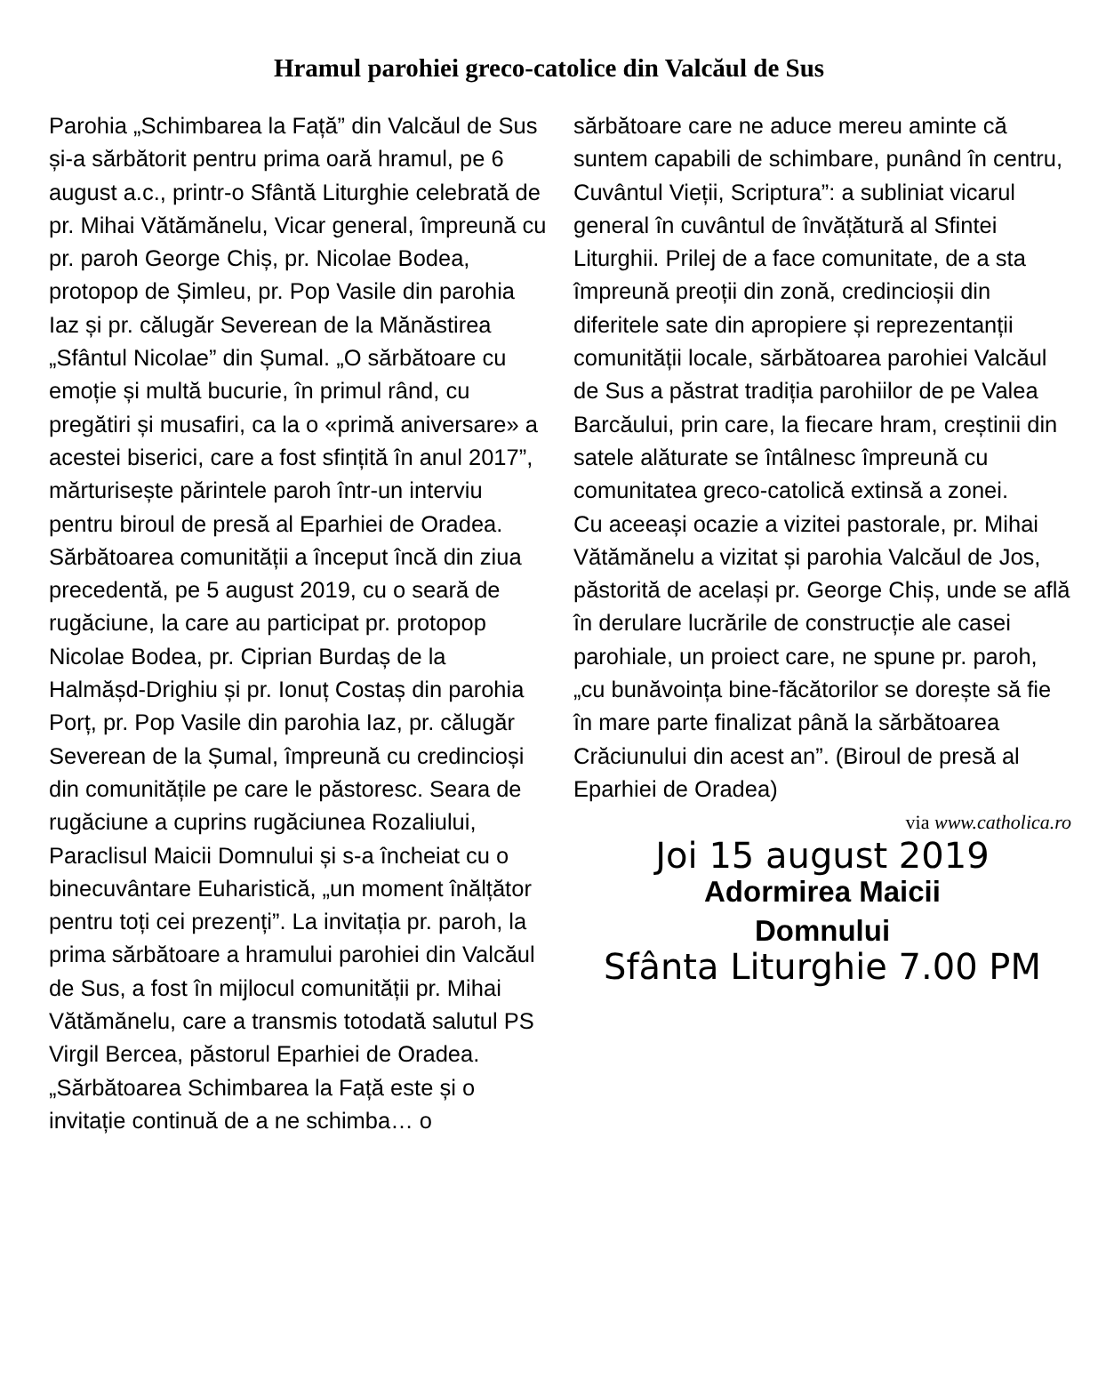Hramul parohiei greco-catolice din Valcăul de Sus
Parohia „Schimbarea la Față” din Valcăul de Sus și-a sărbătorit pentru prima oară hramul, pe 6 august a.c., printr-o Sfântă Liturghie celebrată de pr. Mihai Vătămănelu, Vicar general, împreună cu pr. paroh George Chiș, pr. Nicolae Bodea, protopop de Șimleu, pr. Pop Vasile din parohia Iaz și pr. călugăr Severean de la Mănăstirea „Sfântul Nicolae” din Șumal. „O sărbătoare cu emoție și multă bucurie, în primul rând, cu pregătiri și musafiri, ca la o «primă aniversare» a acestei biserici, care a fost sfințită în anul 2017”, mărturisește părintele paroh într-un interviu pentru biroul de presă al Eparhiei de Oradea.
Sărbătoarea comunității a început încă din ziua precedentă, pe 5 august 2019, cu o seară de rugăciune, la care au participat pr. protopop Nicolae Bodea, pr. Ciprian Burdaș de la Halmășd-Drighiu și pr. Ionuț Costaș din parohia Porț, pr. Pop Vasile din parohia Iaz, pr. călugăr Severean de la Șumal, împreună cu credincioși din comunitățile pe care le păstoresc. Seara de rugăciune a cuprins rugăciunea Rozaliului, Paraclisul Maicii Domnului și s-a încheiat cu o binecuvântare Euharistică, „un moment înălțător pentru toți cei prezenți”. La invitația pr. paroh, la prima sărbătoare a hramului parohiei din Valcăul de Sus, a fost în mijlocul comunității pr. Mihai Vătămănelu, care a transmis totodată salutul PS Virgil Bercea, păstorul Eparhiei de Oradea. „Sărbătoarea Schimbarea la Față este și o invitație continuă de a ne schimba… o
sărbătoare care ne aduce mereu aminte că suntem capabili de schimbare, punând în centru, Cuvântul Vieții, Scriptura”: a subliniat vicarul general în cuvântul de învățătură al Sfintei Liturghii. Prilej de a face comunitate, de a sta împreună preoții din zonă, credincioșii din diferitele sate din apropiere și reprezentanții comunității locale, sărbătoarea parohiei Valcăul de Sus a păstrat tradiția parohiilor de pe Valea Barcăului, prin care, la fiecare hram, creștinii din satele alăturate se întâlnesc împreună cu comunitatea greco-catolică extinsă a zonei.
Cu aceeași ocazie a vizitei pastorale, pr. Mihai Vătămănelu a vizitat și parohia Valcăul de Jos, păstorită de același pr. George Chiș, unde se află în derulare lucrările de construcție ale casei parohiale, un proiect care, ne spune pr. paroh, „cu bunăvoința bine-făcătorilor se dorește să fie în mare parte finalizat până la sărbătoarea Crăciunului din acest an”. (Biroul de presă al Eparhiei de Oradea)
via www.catholica.ro
Joi 15 august 2019
Adormirea Maicii
Domnului
Sfânta Liturghie 7.00 PM